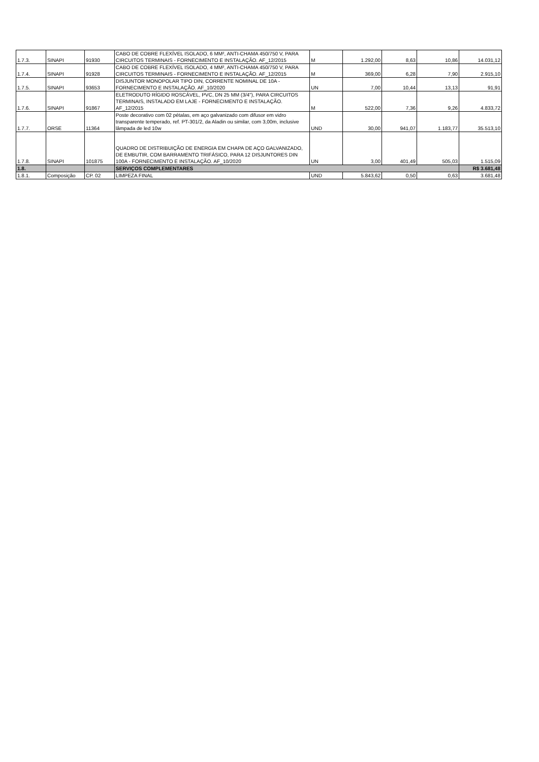| 1.7.3. | SINAPI | 91930 | CABO DE COBRE FLEXÍVEL ISOLADO, 6 MM², ANTI-CHAMA 450/750 V, PARA CIRCUITOS TERMINAIS - FORNECIMENTO E INSTALAÇÃO. AF_12/2015 | M | 1.292,00 | 8,63 | 10,86 | 14.031,12 |
| 1.7.4. | SINAPI | 91928 | CABO DE COBRE FLEXÍVEL ISOLADO, 4 MM², ANTI-CHAMA 450/750 V, PARA CIRCUITOS TERMINAIS - FORNECIMENTO E INSTALAÇÃO. AF_12/2015 | M | 369,00 | 6,28 | 7,90 | 2.915,10 |
| 1.7.5. | SINAPI | 93653 | DISJUNTOR MONOPOLAR TIPO DIN, CORRENTE NOMINAL DE 10A - FORNECIMENTO E INSTALAÇÃO. AF_10/2020 | UN | 7,00 | 10,44 | 13,13 | 91,91 |
| 1.7.6. | SINAPI | 91867 | ELETRODUTO RÍGIDO ROSCÁVEL, PVC, DN 25 MM (3/4"), PARA CIRCUITOS TERMINAIS, INSTALADO EM LAJE - FORNECIMENTO E INSTALAÇÃO. AF_12/2015 | M | 522,00 | 7,36 | 9,26 | 4.833,72 |
| 1.7.7. | ORSE | 11364 | Poste decorativo com 02 pétalas, em aço galvanizado com difusor em vidro transparente temperado, ref. PT-301/2, da Aladin ou similar, com 3,00m, inclusive lâmpada de led 10w | UND | 30,00 | 941,07 | 1.183,77 | 35.513,10 |
| 1.7.8. | SINAPI | 101875 | QUADRO DE DISTRIBUIÇÃO DE ENERGIA EM CHAPA DE AÇO GALVANIZADO, DE EMBUTIR, COM BARRAMENTO TRIFÁSICO, PARA 12 DISJUNTORES DIN 100A - FORNECIMENTO E INSTALAÇÃO. AF_10/2020 | UN | 3,00 | 401,49 | 505,03 | 1.515,09 |
| 1.8. | | | SERVIÇOS COMPLEMENTARES | | | | | R$ 3.681,48 |
| 1.8.1. | Composição | CP. 02 | LIMPEZA FINAL | UND | 5.843,62 | 0,50 | 0,63 | 3.681,48 |